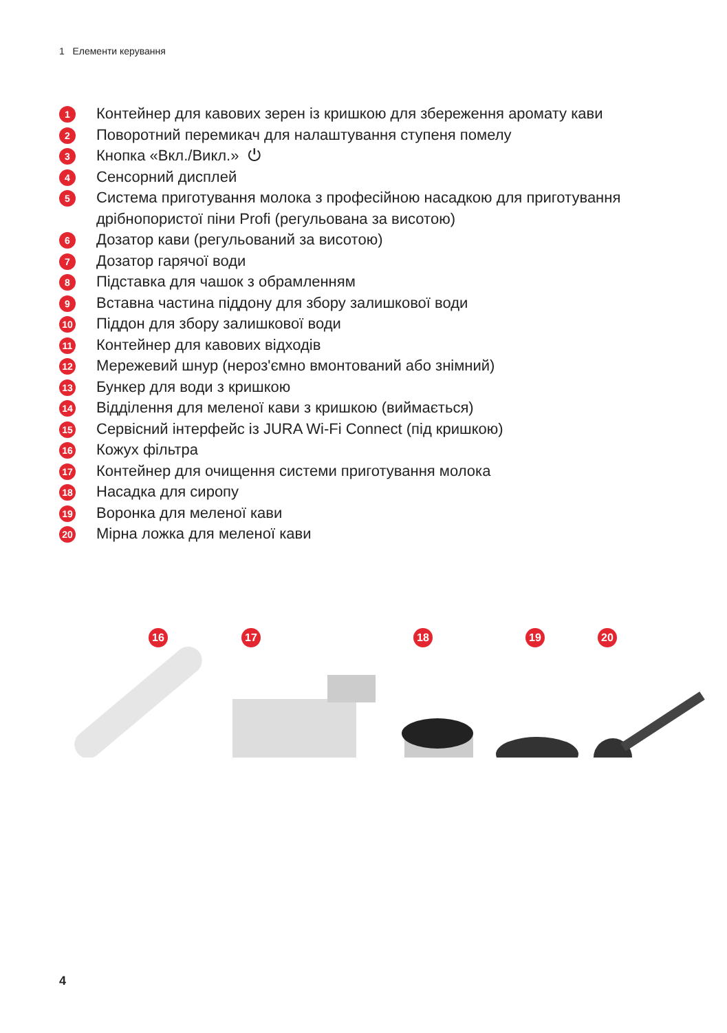1 Елементи керування
1 Контейнер для кавових зерен із кришкою для збереження аромату кави
2 Поворотний перемикач для налаштування ступеня помелу
3 Кнопка «Вкл./Викл.» ⏻
4 Сенсорний дисплей
5 Система приготування молока з професійною насадкою для приготування дрібнопористої піни Profi (регульована за висотою)
6 Дозатор кави (регульований за висотою)
7 Дозатор гарячої води
8 Підставка для чашок з обрамленням
9 Вставна частина піддону для збору залишкової води
10 Піддон для збору залишкової води
11 Контейнер для кавових відходів
12 Мережевий шнур (нероз'ємно вмонтований або знімний)
13 Бункер для води з кришкою
14 Відділення для меленої кави з кришкою (виймається)
15 Сервісний інтерфейс із JURA Wi-Fi Connect (під кришкою)
16 Кожух фільтра
17 Контейнер для очищення системи приготування молока
18 Насадка для сиропу
19 Воронка для меленої кави
20 Мірна ложка для меленої кави
16 17 18 19 20
4